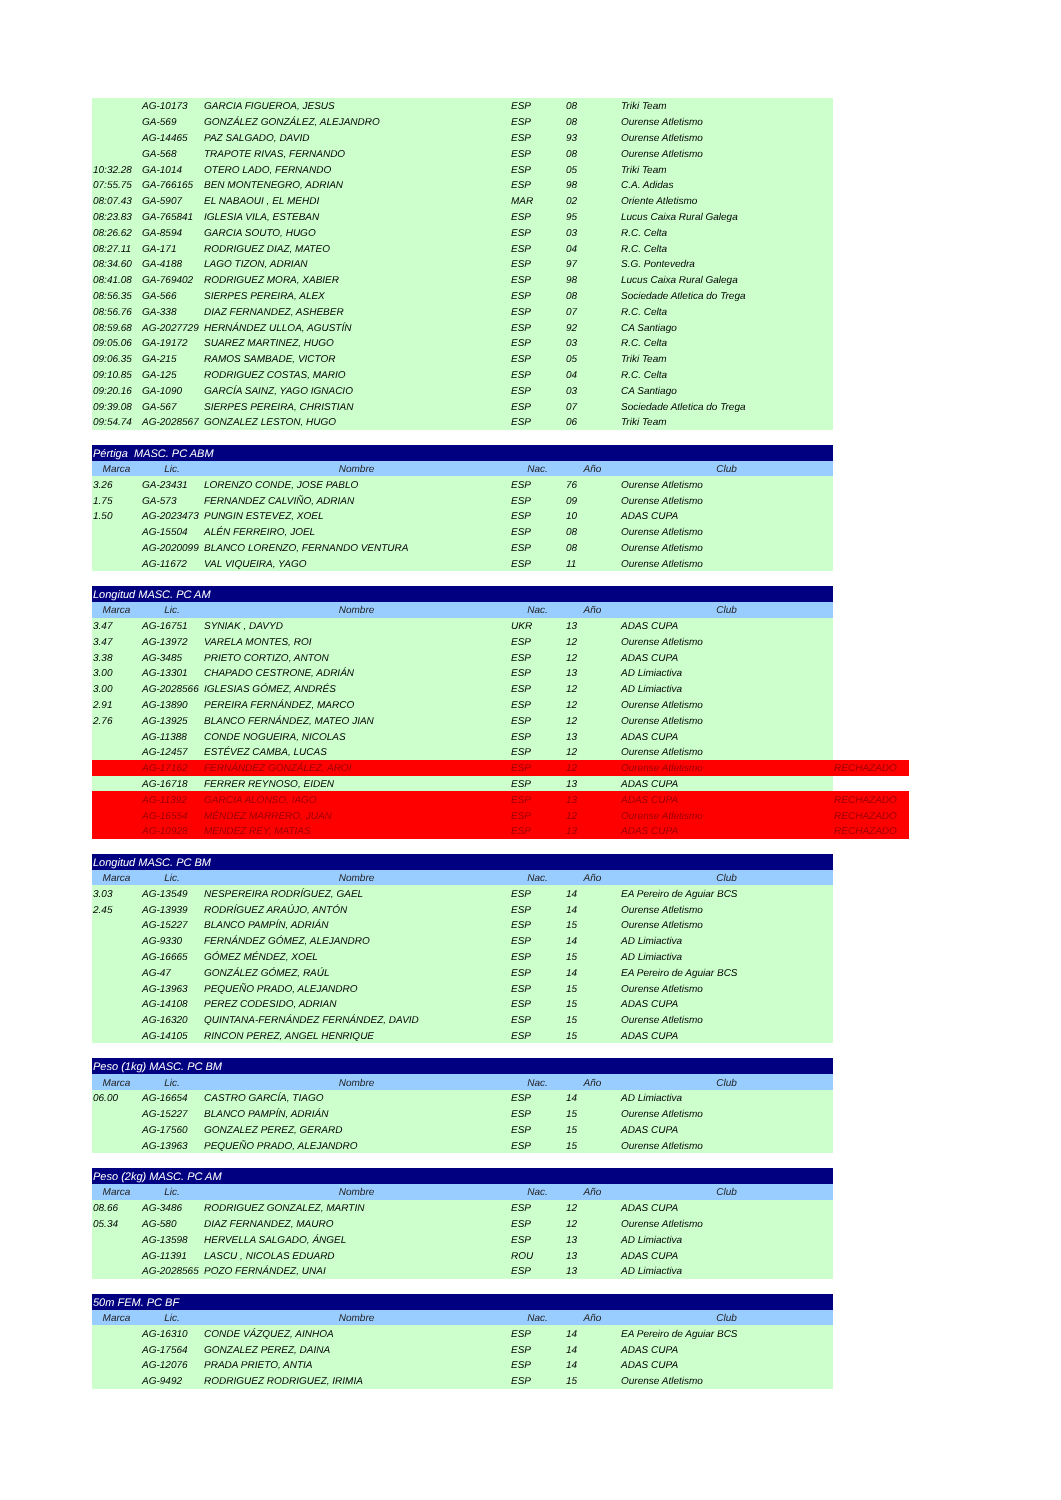| | AG-10173 | GARCIA FIGUEROA, JESUS | ESP | 08 | Triki Team | |
| | GA-569 | GONZÁLEZ GONZÁLEZ, ALEJANDRO | ESP | 08 | Ourense Atletismo | |
| | AG-14465 | PAZ SALGADO, DAVID | ESP | 93 | Ourense Atletismo | |
| | GA-568 | TRAPOTE RIVAS, FERNANDO | ESP | 08 | Ourense Atletismo | |
| 10:32.28 | GA-1014 | OTERO LADO, FERNANDO | ESP | 05 | Triki Team | |
| 07:55.75 | GA-766165 | BEN MONTENEGRO, ADRIAN | ESP | 98 | C.A. Adidas | |
| 08:07.43 | GA-5907 | EL NABAOUI , EL MEHDI | MAR | 02 | Oriente Atletismo | |
| 08:23.83 | GA-765841 | IGLESIA VILA, ESTEBAN | ESP | 95 | Lucus Caixa Rural Galega | |
| 08:26.62 | GA-8594 | GARCIA SOUTO, HUGO | ESP | 03 | R.C. Celta | |
| 08:27.11 | GA-171 | RODRIGUEZ DIAZ, MATEO | ESP | 04 | R.C. Celta | |
| 08:34.60 | GA-4188 | LAGO TIZON, ADRIAN | ESP | 97 | S.G. Pontevedra | |
| 08:41.08 | GA-769402 | RODRIGUEZ MORA, XABIER | ESP | 98 | Lucus Caixa Rural Galega | |
| 08:56.35 | GA-566 | SIERPES PEREIRA, ALEX | ESP | 08 | Sociedade Atletica do Trega | |
| 08:56.76 | GA-338 | DIAZ FERNANDEZ, ASHEBER | ESP | 07 | R.C. Celta | |
| 08:59.68 | AG-2027729 | HERNÁNDEZ ULLOA, AGUSTÍN | ESP | 92 | CA Santiago | |
| 09:05.06 | GA-19172 | SUAREZ MARTINEZ, HUGO | ESP | 03 | R.C. Celta | |
| 09:06.35 | GA-215 | RAMOS SAMBADE, VICTOR | ESP | 05 | Triki Team | |
| 09:10.85 | GA-125 | RODRIGUEZ COSTAS, MARIO | ESP | 04 | R.C. Celta | |
| 09:20.16 | GA-1090 | GARCÍA SAINZ, YAGO IGNACIO | ESP | 03 | CA Santiago | |
| 09:39.08 | GA-567 | SIERPES PEREIRA, CHRISTIAN | ESP | 07 | Sociedade Atletica do Trega | |
| 09:54.74 | AG-2028567 | GONZALEZ LESTON, HUGO | ESP | 06 | Triki Team | |
| Pértiga MASC. PC ABM | | | | | | |
| Marca | Lic. | Nombre | Nac. | Año | Club | |
| 3.26 | GA-23431 | LORENZO CONDE, JOSE PABLO | ESP | 76 | Ourense Atletismo | |
| 1.75 | GA-573 | FERNANDEZ CALVIÑO, ADRIAN | ESP | 09 | Ourense Atletismo | |
| 1.50 | AG-2023473 | PUNGIN ESTEVEZ, XOEL | ESP | 10 | ADAS CUPA | |
| | AG-15504 | ALÉN FERREIRO, JOEL | ESP | 08 | Ourense Atletismo | |
| | AG-2020099 | BLANCO LORENZO, FERNANDO VENTURA | ESP | 08 | Ourense Atletismo | |
| | AG-11672 | VAL VIQUEIRA, YAGO | ESP | 11 | Ourense Atletismo | |
| Longitud MASC. PC AM | | | | | | |
| Marca | Lic. | Nombre | Nac. | Año | Club | |
| 3.47 | AG-16751 | SYNIAK , DAVYD | UKR | 13 | ADAS CUPA | |
| 3.47 | AG-13972 | VARELA MONTES, ROI | ESP | 12 | Ourense Atletismo | |
| 3.38 | AG-3485 | PRIETO CORTIZO, ANTON | ESP | 12 | ADAS CUPA | |
| 3.00 | AG-13301 | CHAPADO CESTRONE, ADRIÁN | ESP | 13 | AD Limiactiva | |
| 3.00 | AG-2028566 | IGLESIAS GÓMEZ, ANDRÉS | ESP | 12 | AD Limiactiva | |
| 2.91 | AG-13890 | PEREIRA FERNÁNDEZ, MARCO | ESP | 12 | Ourense Atletismo | |
| 2.76 | AG-13925 | BLANCO FERNÁNDEZ, MATEO JIAN | ESP | 12 | Ourense Atletismo | |
| | AG-11388 | CONDE NOGUEIRA, NICOLAS | ESP | 13 | ADAS CUPA | |
| | AG-12457 | ESTÉVEZ CAMBA, LUCAS | ESP | 12 | Ourense Atletismo | |
| | AG-17162 | FERNÁNDEZ GONZÁLEZ, AROI | ESP | 12 | Ourense Atletismo | RECHAZADO |
| | AG-16718 | FERRER REYNOSO, EIDEN | ESP | 13 | ADAS CUPA | |
| | AG-11392 | GARCIA ALONSO, IAGO | ESP | 13 | ADAS CUPA | RECHAZADO |
| | AG-16554 | MÉNDEZ MARRERO, JUAN | ESP | 12 | Ourense Atletismo | RECHAZADO |
| | AG-10928 | MENDEZ REY, MATIAS | ESP | 13 | ADAS CUPA | RECHAZADO |
| Longitud MASC. PC BM | | | | | | |
| Marca | Lic. | Nombre | Nac. | Año | Club | |
| 3.03 | AG-13549 | NESPEREIRA RODRÍGUEZ, GAEL | ESP | 14 | EA Pereiro de Aguiar BCS | |
| 2.45 | AG-13939 | RODRÍGUEZ ARAÚJO, ANTÓN | ESP | 14 | Ourense Atletismo | |
| | AG-15227 | BLANCO PAMPÍN, ADRIÁN | ESP | 15 | Ourense Atletismo | |
| | AG-9330 | FERNÁNDEZ GÓMEZ, ALEJANDRO | ESP | 14 | AD Limiactiva | |
| | AG-16665 | GÓMEZ MÉNDEZ, XOEL | ESP | 15 | AD Limiactiva | |
| | AG-47 | GONZÁLEZ GÓMEZ, RAÚL | ESP | 14 | EA Pereiro de Aguiar BCS | |
| | AG-13963 | PEQUEÑO PRADO, ALEJANDRO | ESP | 15 | Ourense Atletismo | |
| | AG-14108 | PEREZ CODESIDO, ADRIAN | ESP | 15 | ADAS CUPA | |
| | AG-16320 | QUINTANA-FERNÁNDEZ FERNÁNDEZ, DAVID | ESP | 15 | Ourense Atletismo | |
| | AG-14105 | RINCON PEREZ, ANGEL HENRIQUE | ESP | 15 | ADAS CUPA | |
| Peso (1kg) MASC. PC BM | | | | | | |
| Marca | Lic. | Nombre | Nac. | Año | Club | |
| 06.00 | AG-16654 | CASTRO GARCÍA, TIAGO | ESP | 14 | AD Limiactiva | |
| | AG-15227 | BLANCO PAMPÍN, ADRIÁN | ESP | 15 | Ourense Atletismo | |
| | AG-17560 | GONZALEZ PEREZ, GERARD | ESP | 15 | ADAS CUPA | |
| | AG-13963 | PEQUEÑO PRADO, ALEJANDRO | ESP | 15 | Ourense Atletismo | |
| Peso (2kg) MASC. PC AM | | | | | | |
| Marca | Lic. | Nombre | Nac. | Año | Club | |
| 08.66 | AG-3486 | RODRIGUEZ GONZALEZ, MARTIN | ESP | 12 | ADAS CUPA | |
| 05.34 | AG-580 | DIAZ FERNANDEZ, MAURO | ESP | 12 | Ourense Atletismo | |
| | AG-13598 | HERVELLA SALGADO, ÁNGEL | ESP | 13 | AD Limiactiva | |
| | AG-11391 | LASCU , NICOLAS EDUARD | ROU | 13 | ADAS CUPA | |
| | AG-2028565 | POZO FERNÁNDEZ, UNAI | ESP | 13 | AD Limiactiva | |
| 50m FEM. PC BF | | | | | | |
| Marca | Lic. | Nombre | Nac. | Año | Club | |
| | AG-16310 | CONDE VÁZQUEZ, AINHOA | ESP | 14 | EA Pereiro de Aguiar BCS | |
| | AG-17564 | GONZALEZ PEREZ, DAINA | ESP | 14 | ADAS CUPA | |
| | AG-12076 | PRADA PRIETO, ANTIA | ESP | 14 | ADAS CUPA | |
| | AG-9492 | RODRIGUEZ RODRIGUEZ, IRIMIA | ESP | 15 | Ourense Atletismo | |